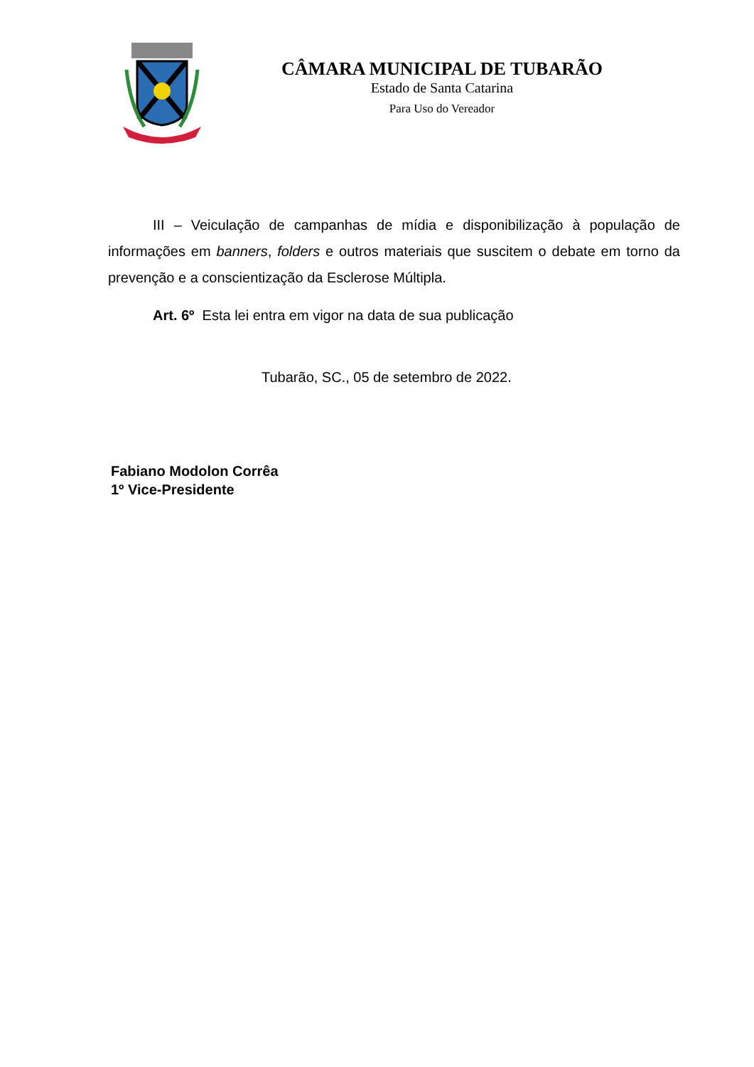CÂMARA MUNICIPAL DE TUBARÃO
Estado de Santa Catarina
Para Uso do Vereador
III – Veiculação de campanhas de mídia e disponibilização à população de informações em banners, folders e outros materiais que suscitem o debate em torno da prevenção e a conscientização da Esclerose Múltipla.
Art. 6º Esta lei entra em vigor na data de sua publicação
Tubarão, SC., 05 de setembro de 2022.
Fabiano Modolon Corrêa
1º Vice-Presidente